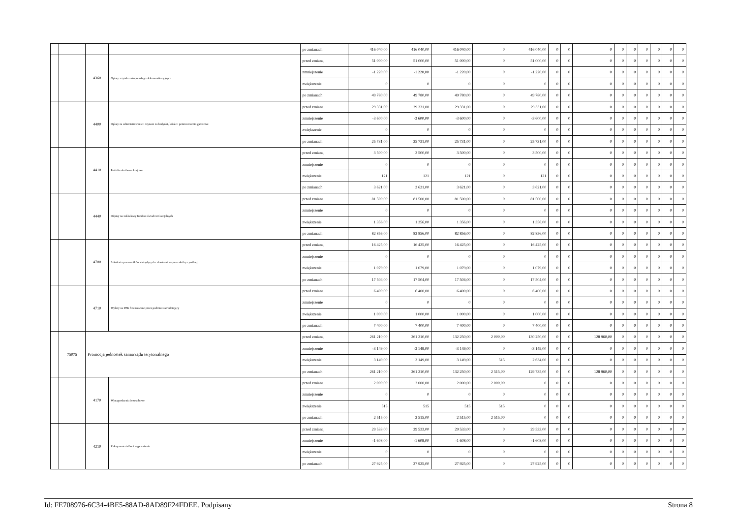| | | | | po zmianach | 416 040,00 | 416 040,00 | 416 040,00 | 0 | 416 040,00 | 0 | 0 | 0 | 0 | 0 | 0 | 0 | 0 | 0 |
| | | 4360 | Opłaty z tytułu zakupu usług telekomunikacyjnych | przed zmianą | 51 000,00 | 51 000,00 | 51 000,00 | 0 | 51 000,00 | 0 | 0 | 0 | 0 | 0 | 0 | 0 | 0 | 0 |
| | | | | zmniejszenie | -1 220,00 | -1 220,00 | -1 220,00 | 0 | -1 220,00 | 0 | 0 | 0 | 0 | 0 | 0 | 0 | 0 | 0 |
| | | | | zwiększenie | 0 | 0 | 0 | 0 | 0 | 0 | 0 | 0 | 0 | 0 | 0 | 0 | 0 | 0 |
| | | | | po zmianach | 49 780,00 | 49 780,00 | 49 780,00 | 0 | 49 780,00 | 0 | 0 | 0 | 0 | 0 | 0 | 0 | 0 | 0 |
| | | 4400 | Opłaty za administrowanie i czynsze za budynki, lokale i pomieszczenia garażowe | przed zmianą | 29 331,00 | 29 331,00 | 29 331,00 | 0 | 29 331,00 | 0 | 0 | 0 | 0 | 0 | 0 | 0 | 0 | 0 |
| | | | | zmniejszenie | -3 600,00 | -3 600,00 | -3 600,00 | 0 | -3 600,00 | 0 | 0 | 0 | 0 | 0 | 0 | 0 | 0 | 0 |
| | | | | zwiększenie | 0 | 0 | 0 | 0 | 0 | 0 | 0 | 0 | 0 | 0 | 0 | 0 | 0 | 0 |
| | | | | po zmianach | 25 731,00 | 25 731,00 | 25 731,00 | 0 | 25 731,00 | 0 | 0 | 0 | 0 | 0 | 0 | 0 | 0 | 0 |
| | | 4410 | Podróże służbowe krajowe | przed zmianą | 3 500,00 | 3 500,00 | 3 500,00 | 0 | 3 500,00 | 0 | 0 | 0 | 0 | 0 | 0 | 0 | 0 | 0 |
| | | | | zmniejszenie | 0 | 0 | 0 | 0 | 0 | 0 | 0 | 0 | 0 | 0 | 0 | 0 | 0 | 0 |
| | | | | zwiększenie | 121 | 121 | 121 | 0 | 121 | 0 | 0 | 0 | 0 | 0 | 0 | 0 | 0 | 0 |
| | | | | po zmianach | 3 621,00 | 3 621,00 | 3 621,00 | 0 | 3 621,00 | 0 | 0 | 0 | 0 | 0 | 0 | 0 | 0 | 0 |
| | | 4440 | Odpisy na zakładowy fundusz świadczeń socjalnych | przed zmianą | 81 500,00 | 81 500,00 | 81 500,00 | 0 | 81 500,00 | 0 | 0 | 0 | 0 | 0 | 0 | 0 | 0 | 0 |
| | | | | zmniejszenie | 0 | 0 | 0 | 0 | 0 | 0 | 0 | 0 | 0 | 0 | 0 | 0 | 0 | 0 |
| | | | | zwiększenie | 1 356,00 | 1 356,00 | 1 356,00 | 0 | 1 356,00 | 0 | 0 | 0 | 0 | 0 | 0 | 0 | 0 | 0 |
| | | | | po zmianach | 82 856,00 | 82 856,00 | 82 856,00 | 0 | 82 856,00 | 0 | 0 | 0 | 0 | 0 | 0 | 0 | 0 | 0 |
| | | 4700 | Szkolenia pracowników niebędących członkami korpusu służby cywilnej | przed zmianą | 16 425,00 | 16 425,00 | 16 425,00 | 0 | 16 425,00 | 0 | 0 | 0 | 0 | 0 | 0 | 0 | 0 | 0 |
| | | | | zmniejszenie | 0 | 0 | 0 | 0 | 0 | 0 | 0 | 0 | 0 | 0 | 0 | 0 | 0 | 0 |
| | | | | zwiększenie | 1 079,00 | 1 079,00 | 1 079,00 | 0 | 1 079,00 | 0 | 0 | 0 | 0 | 0 | 0 | 0 | 0 | 0 |
| | | | | po zmianach | 17 504,00 | 17 504,00 | 17 504,00 | 0 | 17 504,00 | 0 | 0 | 0 | 0 | 0 | 0 | 0 | 0 | 0 |
| | | 4710 | Wpłaty na PPK finansowane przez podmiot zatrudniający | przed zmianą | 6 400,00 | 6 400,00 | 6 400,00 | 0 | 6 400,00 | 0 | 0 | 0 | 0 | 0 | 0 | 0 | 0 | 0 |
| | | | | zmniejszenie | 0 | 0 | 0 | 0 | 0 | 0 | 0 | 0 | 0 | 0 | 0 | 0 | 0 | 0 |
| | | | | zwiększenie | 1 000,00 | 1 000,00 | 1 000,00 | 0 | 1 000,00 | 0 | 0 | 0 | 0 | 0 | 0 | 0 | 0 | 0 |
| | | | | po zmianach | 7 400,00 | 7 400,00 | 7 400,00 | 0 | 7 400,00 | 0 | 0 | 0 | 0 | 0 | 0 | 0 | 0 | 0 |
| | 75075 | Promocja jednostek samorządu terytorialnego | | przed zmianą | 261 210,00 | 261 210,00 | 132 250,00 | 2 000,00 | 130 250,00 | 0 | 0 | 128 960,00 | 0 | 0 | 0 | 0 | 0 | 0 |
| | | | | zmniejszenie | -3 149,00 | -3 149,00 | -3 149,00 | 0 | -3 149,00 | 0 | 0 | 0 | 0 | 0 | 0 | 0 | 0 | 0 |
| | | | | zwiększenie | 3 149,00 | 3 149,00 | 3 149,00 | 515 | 2 634,00 | 0 | 0 | 0 | 0 | 0 | 0 | 0 | 0 | 0 |
| | | | | po zmianach | 261 210,00 | 261 210,00 | 132 250,00 | 2 515,00 | 129 735,00 | 0 | 0 | 128 960,00 | 0 | 0 | 0 | 0 | 0 | 0 |
| | | 4170 | Wynagrodzenia bezosobowe | przed zmianą | 2 000,00 | 2 000,00 | 2 000,00 | 2 000,00 | 0 | 0 | 0 | 0 | 0 | 0 | 0 | 0 | 0 | 0 |
| | | | | zmniejszenie | 0 | 0 | 0 | 0 | 0 | 0 | 0 | 0 | 0 | 0 | 0 | 0 | 0 | 0 |
| | | | | zwiększenie | 515 | 515 | 515 | 515 | 0 | 0 | 0 | 0 | 0 | 0 | 0 | 0 | 0 | 0 |
| | | | | po zmianach | 2 515,00 | 2 515,00 | 2 515,00 | 2 515,00 | 0 | 0 | 0 | 0 | 0 | 0 | 0 | 0 | 0 | 0 |
| | | 4210 | Zakup materiałów i wyposażenia | przed zmianą | 29 533,00 | 29 533,00 | 29 533,00 | 0 | 29 533,00 | 0 | 0 | 0 | 0 | 0 | 0 | 0 | 0 | 0 |
| | | | | zmniejszenie | -1 608,00 | -1 608,00 | -1 608,00 | 0 | -1 608,00 | 0 | 0 | 0 | 0 | 0 | 0 | 0 | 0 | 0 |
| | | | | zwiększenie | 0 | 0 | 0 | 0 | 0 | 0 | 0 | 0 | 0 | 0 | 0 | 0 | 0 | 0 |
| | | | | po zmianach | 27 925,00 | 27 925,00 | 27 925,00 | 0 | 27 925,00 | 0 | 0 | 0 | 0 | 0 | 0 | 0 | 0 | 0 |
Id: FE708976-6C34-4BE5-88AD-8AD89F24FDEE. Podpisany Strona 8